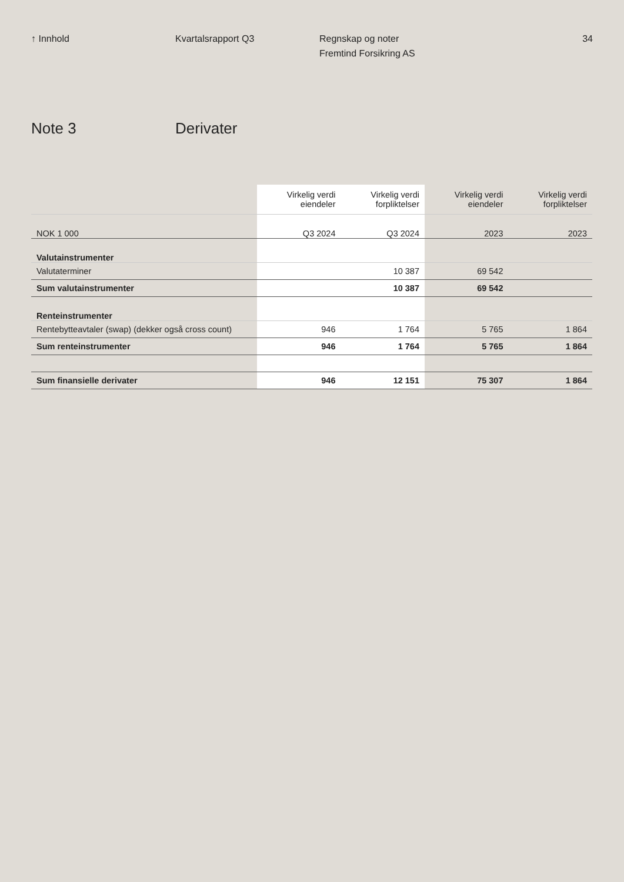↑ Innhold Kvartalsrapport Q3 Regnskap og noter
Fremtind Forsikring AS
34
Note 3 Derivater
| | Virkelig verdi eiendeler | Virkelig verdi forpliktelser | Virkelig verdi eiendeler | Virkelig verdi forpliktelser |
| --- | --- | --- | --- | --- |
| NOK 1 000 | Q3 2024 | Q3 2024 | 2023 | 2023 |
| Valutainstrumenter | | | | |
| Valutaterminer | | 10 387 | 69 542 | |
| Sum valutainstrumenter | | 10 387 | 69 542 | |
| Renteinstrumenter | | | | |
| Rentebytteavtaler (swap) (dekker også cross count) | 946 | 1 764 | 5 765 | 1 864 |
| Sum renteinstrumenter | 946 | 1 764 | 5 765 | 1 864 |
| Sum finansielle derivater | 946 | 12 151 | 75 307 | 1 864 |